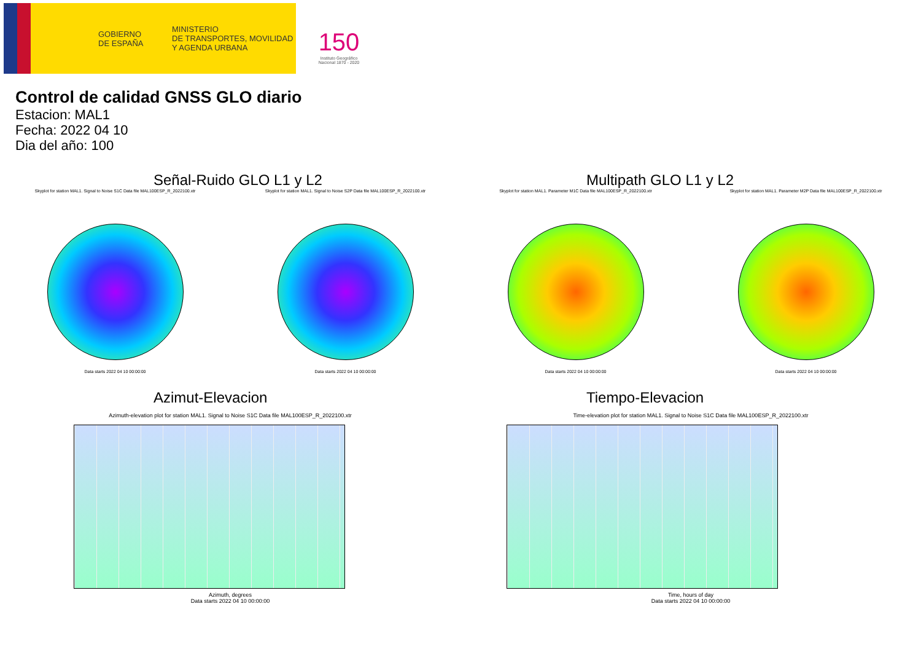GOBIERNO
DE ESPAÑA
MINISTERIO
DE TRANSPORTES, MOVILIDAD
Y AGENDA URBANA
150
Instituto Geográfico
Nacional 1870 - 2020
Control de calidad GNSS GLO diario
Estacion: MAL1
Fecha: 2022 04 10
Dia del año: 100
Señal-Ruido GLO L1 y L2
Skyplot for station MAL1. Signal to Noise S1C Data file MAL100ESP_R_2022100.xtr
Data starts 2022 04 10 00:00:00
Skyplot for station MAL1. Signal to Noise S2P Data file MAL100ESP_R_2022100.xtr
Data starts 2022 04 10 00:00:00
Multipath GLO L1 y L2
Skyplot for station MAL1. Parameter M1C Data file MAL100ESP_R_2022100.xtr
Data starts 2022 04 10 00:00:00
Skyplot for station MAL1. Parameter M2P Data file MAL100ESP_R_2022100.xtr
Data starts 2022 04 10 00:00:00
Azimut-Elevacion
Azimuth-elevation plot for station MAL1. Signal to Noise S1C Data file MAL100ESP_R_2022100.xtr
Azimuth, degrees
Data starts 2022 04 10 00:00:00
Tiempo-Elevacion
Time-elevation plot for station MAL1. Signal to Noise S1C Data file MAL100ESP_R_2022100.xtr
Time, hours of day
Data starts 2022 04 10 00:00:00